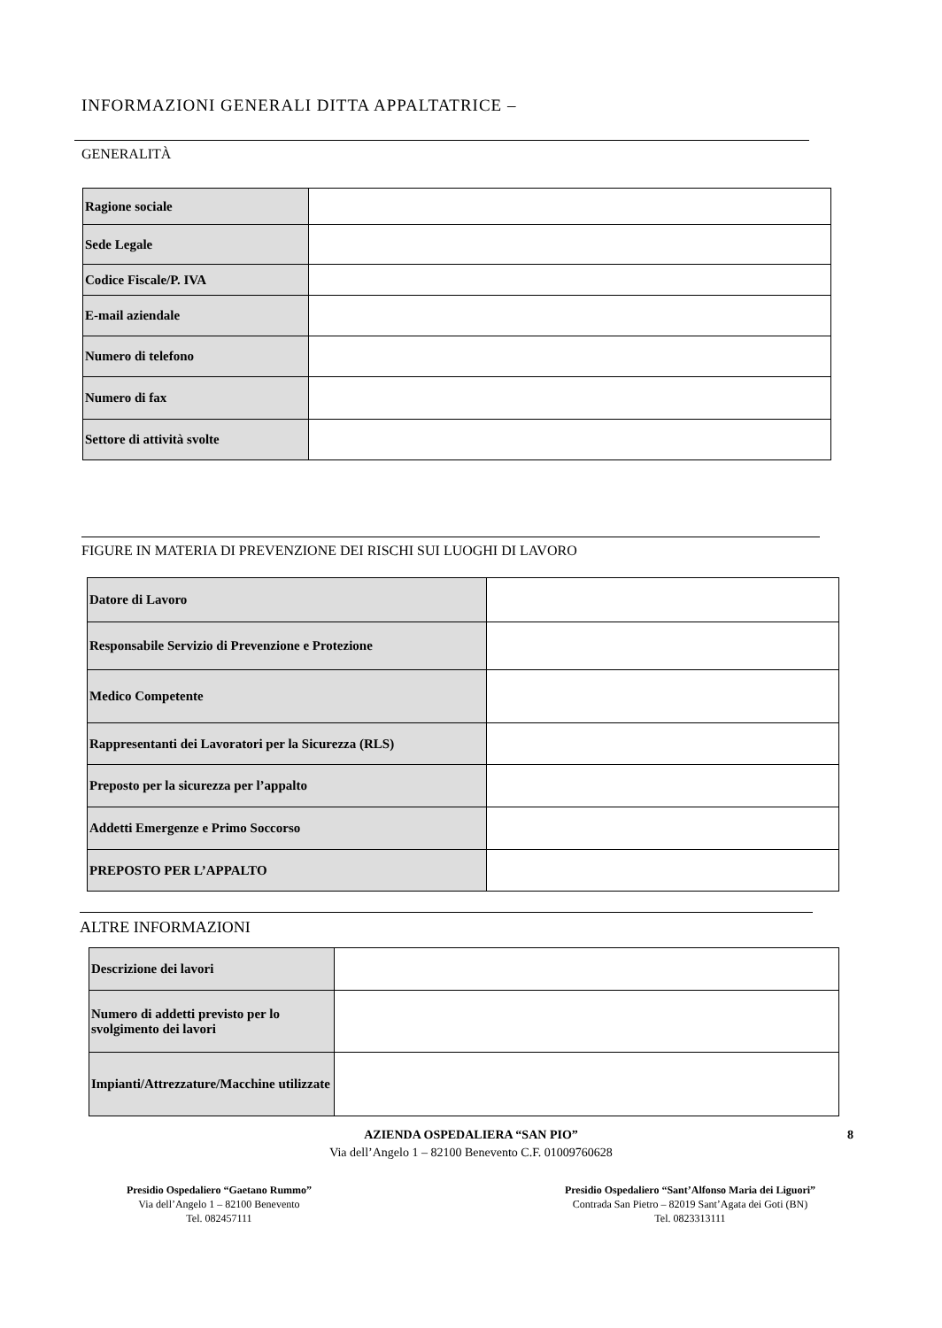INFORMAZIONI GENERALI DITTA APPALTATRICE –
GENERALITÀ
| Ragione sociale | |
| Sede Legale | |
| Codice Fiscale/P. IVA | |
| E-mail aziendale | |
| Numero di telefono | |
| Numero di fax | |
| Settore di attività svolte | |
FIGURE IN MATERIA DI PREVENZIONE DEI RISCHI SUI LUOGHI DI LAVORO
| Datore di Lavoro | |
| Responsabile Servizio di Prevenzione e Protezione | |
| Medico Competente | |
| Rappresentanti dei Lavoratori per la Sicurezza (RLS) | |
| Preposto per la sicurezza per l’appalto | |
| Addetti Emergenze e Primo Soccorso | |
| PREPOSTO PER L’APPALTO | |
ALTRE INFORMAZIONI
| Descrizione dei lavori | |
| Numero di addetti previsto per lo svolgimento dei lavori | |
| Impianti/Attrezzature/Macchine utilizzate | |
AZIENDA OSPEDALIERA “SAN PIO” 8
Via dell’Angelo 1 – 82100 Benevento C.F. 01009760628
Presidio Ospedaliero “Gaetano Rummo”
Via dell’Angelo 1 – 82100 Benevento
Tel. 082457111
Presidio Ospedaliero “Sant’Alfonso Maria dei Liguori”
Contrada San Pietro – 82019 Sant’Agata dei Goti (BN)
Tel. 0823313111